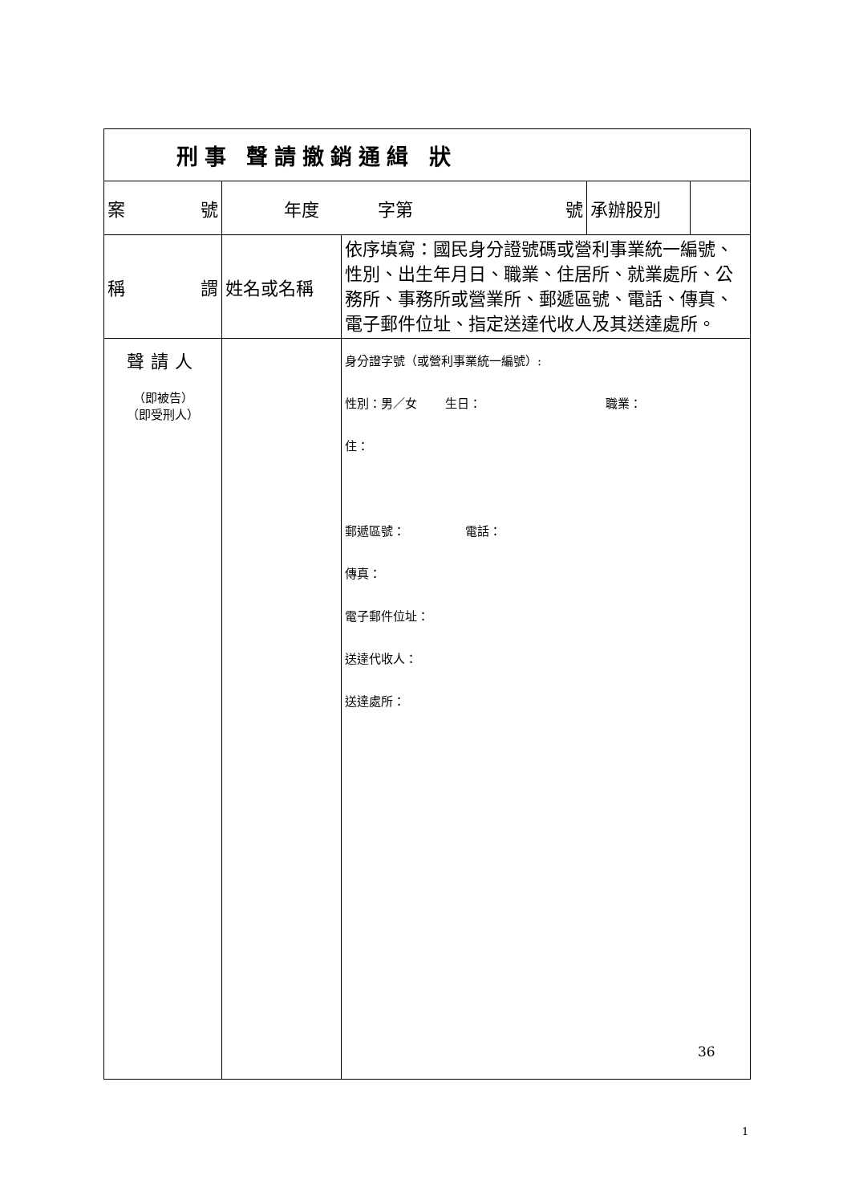| 刑事 聲請撤銷通緝 狀 | | | | |
| 案 號 | 年度 字第 號 | | 承辦股別 | |
| 稱 謂 | 姓名或名稱 | 依序填寫：國民身分證號碼或營利事業統一編號、性別、出生年月日、職業、住居所、就業處所、公務所、事務所或營業所、郵遞區號、電話、傳真、電子郵件位址、指定送達代收人及其送達處所。 | | |
| 聲請人 （即被告） （即受刑人） | | 身分證字號（或營利事業統一編號）: 性別：男／女 生日： 職業： 住： 郵遞區號： 電話： 傳真： 電子郵件位址： 送達代收人： 送達處所： | | |
36
1